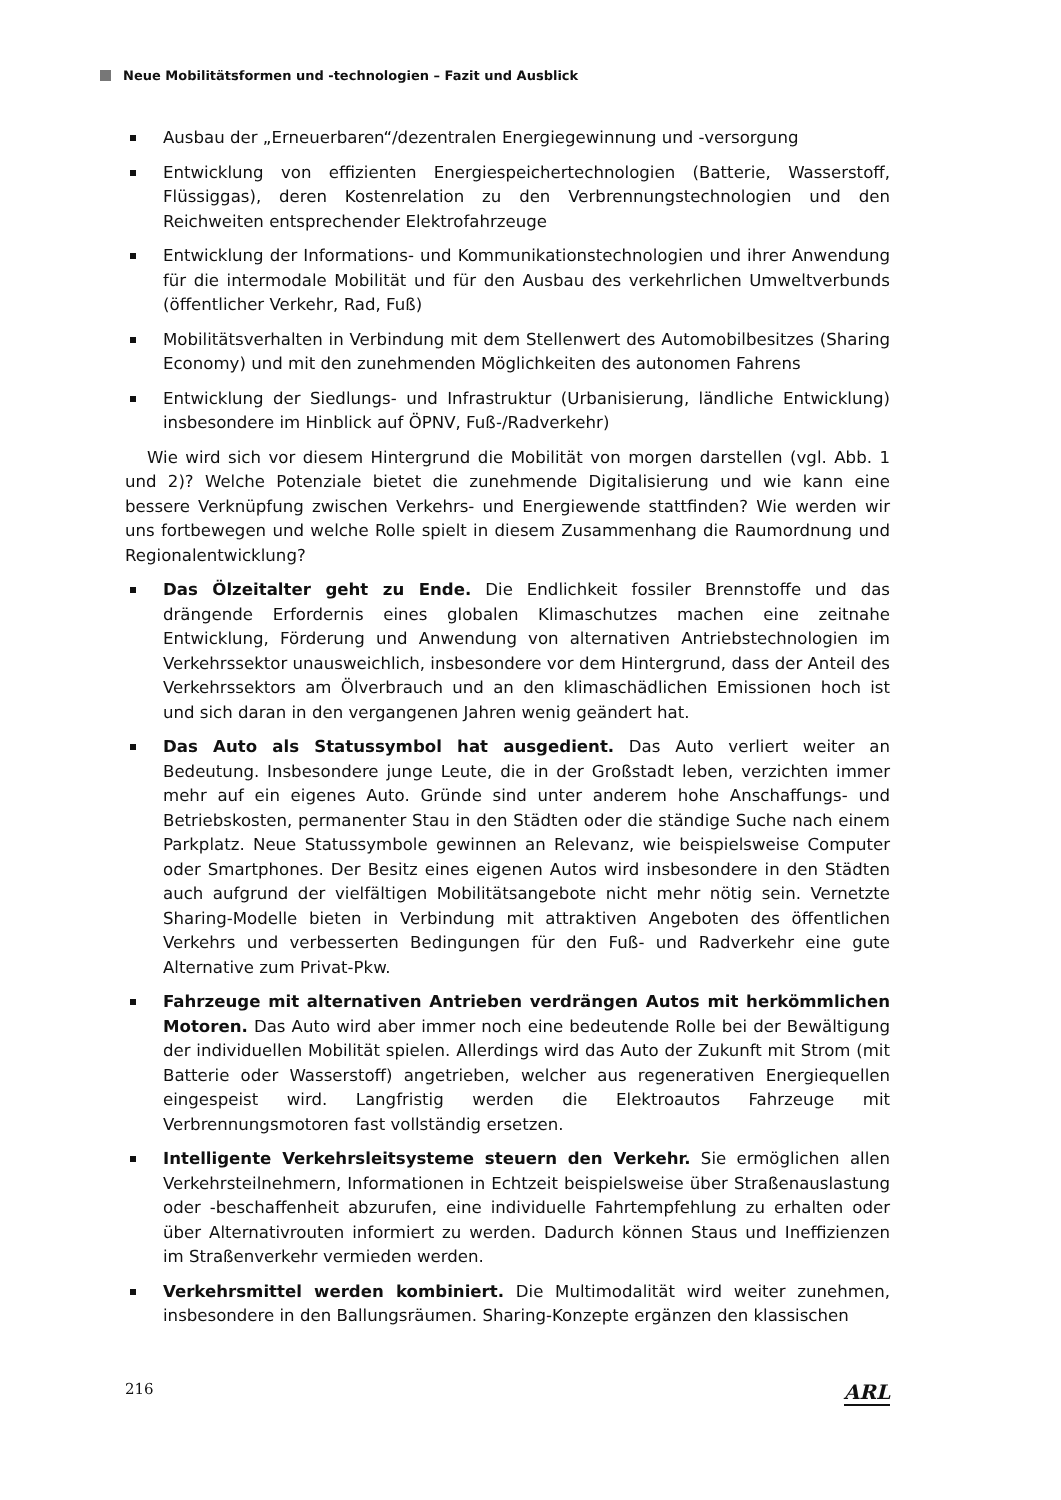Neue Mobilitätsformen und -technologien – Fazit und Ausblick
Ausbau der „Erneuerbaren“/dezentralen Energiegewinnung und -versorgung
Entwicklung von effizienten Energiespeichertechnologien (Batterie, Wasserstoff, Flüssiggas), deren Kostenrelation zu den Verbrennungstechnologien und den Reichweiten entsprechender Elektrofahrzeuge
Entwicklung der Informations- und Kommunikationstechnologien und ihrer Anwendung für die intermodale Mobilität und für den Ausbau des verkehrlichen Umweltverbunds (öffentlicher Verkehr, Rad, Fuß)
Mobilitätsverhalten in Verbindung mit dem Stellenwert des Automobilbesitzes (Sharing Economy) und mit den zunehmenden Möglichkeiten des autonomen Fahrens
Entwicklung der Siedlungs- und Infrastruktur (Urbanisierung, ländliche Entwicklung) insbesondere im Hinblick auf ÖPNV, Fuß-/Radverkehr)
Wie wird sich vor diesem Hintergrund die Mobilität von morgen darstellen (vgl. Abb. 1 und 2)? Welche Potenziale bietet die zunehmende Digitalisierung und wie kann eine bessere Verknüpfung zwischen Verkehrs- und Energiewende stattfinden? Wie werden wir uns fortbewegen und welche Rolle spielt in diesem Zusammenhang die Raumordnung und Regionalentwicklung?
Das Ölzeitalter geht zu Ende. Die Endlichkeit fossiler Brennstoffe und das drängende Erfordernis eines globalen Klimaschutzes machen eine zeitnahe Entwicklung, Förderung und Anwendung von alternativen Antriebstechnologien im Verkehrssektor unausweichlich, insbesondere vor dem Hintergrund, dass der Anteil des Verkehrssektors am Ölverbrauch und an den klimaschädlichen Emissionen hoch ist und sich daran in den vergangenen Jahren wenig geändert hat.
Das Auto als Statussymbol hat ausgedient. Das Auto verliert weiter an Bedeutung. Insbesondere junge Leute, die in der Großstadt leben, verzichten immer mehr auf ein eigenes Auto. Gründe sind unter anderem hohe Anschaffungs- und Betriebskosten, permanenter Stau in den Städten oder die ständige Suche nach einem Parkplatz. Neue Statussymbole gewinnen an Relevanz, wie beispielsweise Computer oder Smartphones. Der Besitz eines eigenen Autos wird insbesondere in den Städten auch aufgrund der vielfältigen Mobilitätsangebote nicht mehr nötig sein. Vernetzte Sharing-Modelle bieten in Verbindung mit attraktiven Angeboten des öffentlichen Verkehrs und verbesserten Bedingungen für den Fuß- und Radverkehr eine gute Alternative zum Privat-Pkw.
Fahrzeuge mit alternativen Antrieben verdrängen Autos mit herkömmlichen Motoren. Das Auto wird aber immer noch eine bedeutende Rolle bei der Bewältigung der individuellen Mobilität spielen. Allerdings wird das Auto der Zukunft mit Strom (mit Batterie oder Wasserstoff) angetrieben, welcher aus regenerativen Energiequellen eingespeist wird. Langfristig werden die Elektroautos Fahrzeuge mit Verbrennungsmotoren fast vollständig ersetzen.
Intelligente Verkehrsleitsysteme steuern den Verkehr. Sie ermöglichen allen Verkehrsteilnehmern, Informationen in Echtzeit beispielsweise über Straßenauslastung oder -beschaffenheit abzurufen, eine individuelle Fahrtempfehlung zu erhalten oder über Alternativrouten informiert zu werden. Dadurch können Staus und Ineffizienzen im Straßenverkehr vermieden werden.
Verkehrsmittel werden kombiniert. Die Multimodalität wird weiter zunehmen, insbesondere in den Ballungsräumen. Sharing-Konzepte ergänzen den klassischen
216 ARL